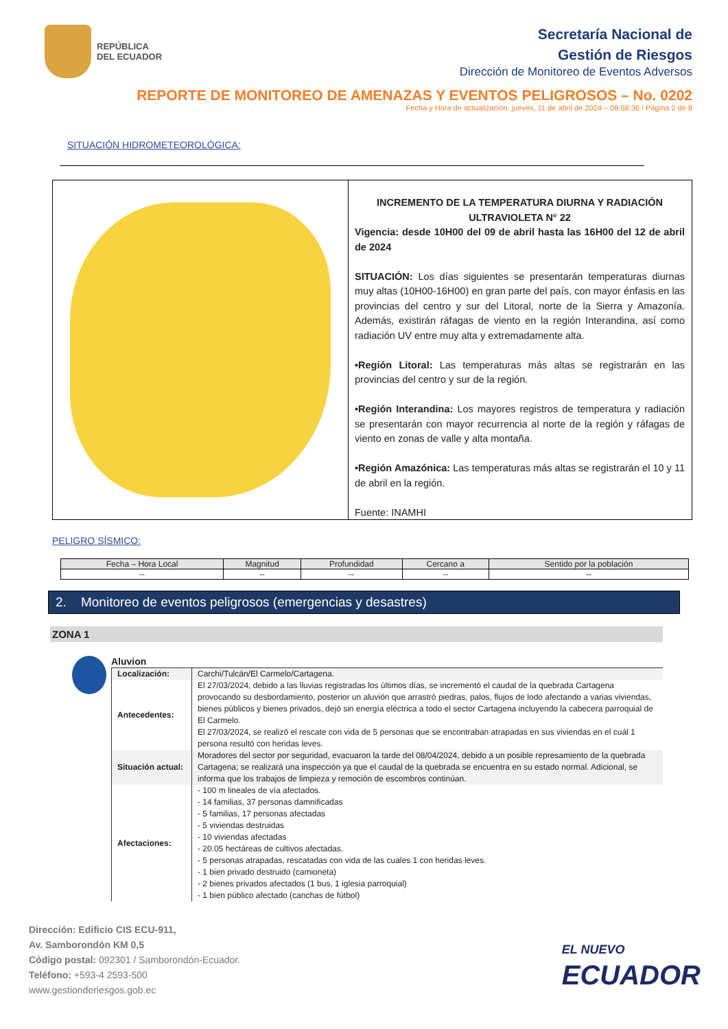REPÚBLICA
DEL ECUADOR
Secretaría Nacional de
Gestión de Riesgos
Dirección de Monitoreo de Eventos Adversos
REPORTE DE MONITOREO DE AMENAZAS Y EVENTOS PELIGROSOS – No. 0202
Fecha y Hora de actualización: jueves, 11 de abril de 2024 – 08:58:36 / Página 2 de 8
SITUACIÓN HIDROMETEOROLÓGICA:
INCREMENTO DE LA TEMPERATURA DIURNA Y RADIACIÓN ULTRAVIOLETA N° 22
Vigencia: desde 10H00 del 09 de abril hasta las 16H00 del 12 de abril de 2024
SITUACIÓN: Los días siguientes se presentarán temperaturas diurnas muy altas (10H00-16H00) en gran parte del país, con mayor énfasis en las provincias del centro y sur del Litoral, norte de la Sierra y Amazonía. Además, existirán ráfagas de viento en la región Interandina, así como radiación UV entre muy alta y extremadamente alta.
•Región Litoral: Las temperaturas más altas se registrarán en las provincias del centro y sur de la región.
•Región Interandina: Los mayores registros de temperatura y radiación se presentarán con mayor recurrencia al norte de la región y ráfagas de viento en zonas de valle y alta montaña.
•Región Amazónica: Las temperaturas más altas se registrarán el 10 y 11 de abril en la región.
Fuente: INAMHI
PELIGRO SÍSMICO:
| Fecha – Hora Local | Magnitud | Profundidad | Cercano a | Sentido por la población |
| --- | --- | --- | --- | --- |
| -- | -- | -- | -- | -- |
2. Monitoreo de eventos peligrosos (emergencias y desastres)
ZONA 1
Aluvion
| Localización: | Carchi/Tulcán/El Carmelo/Cartagena. |
| Antecedentes: | El 27/03/2024, debido a las lluvias registradas los últimos días, se incrementó el caudal de la quebrada Cartagena provocando su desbordamiento, posterior un aluvión que arrastró piedras, palos, flujos de lodo afectando a varias viviendas, bienes públicos y bienes privados, dejó sin energía eléctrica a todo el sector Cartagena incluyendo la cabecera parroquial de El Carmelo. El 27/03/2024, se realizó el rescate con vida de 5 personas que se encontraban atrapadas en sus viviendas en el cuál 1 persona resultó con heridas leves. |
| Situación actual: | Moradores del sector por seguridad, evacuaron la tarde del 08/04/2024, debido a un posible represamiento de la quebrada Cartagena; se realizará una inspección ya que el caudal de la quebrada se encuentra en su estado normal. Adicional, se informa que los trabajos de limpieza y remoción de escombros continúan. |
| Afectaciones: | - 100 m lineales de vía afectados. - 14 familias, 37 personas damnificadas - 5 familias, 17 personas afectadas - 5 viviendas destruidas - 10 viviendas afectadas - 20.05 hectáreas de cultivos afectadas. - 5 personas atrapadas, rescatadas con vida de las cuales 1 con heridas leves. - 1 bien privado destruido (camioneta) - 2 bienes privados afectados (1 bus, 1 iglesia parroquial) - 1 bien público afectado (canchas de fútbol) |
Dirección: Edificio CIS ECU-911,
Av. Samborondón KM 0,5
Código postal: 092301 / Samborondón-Ecuador.
Teléfono: +593-4 2593-500
www.gestionderiesgos.gob.ec
EL NUEVO
ECUADOR